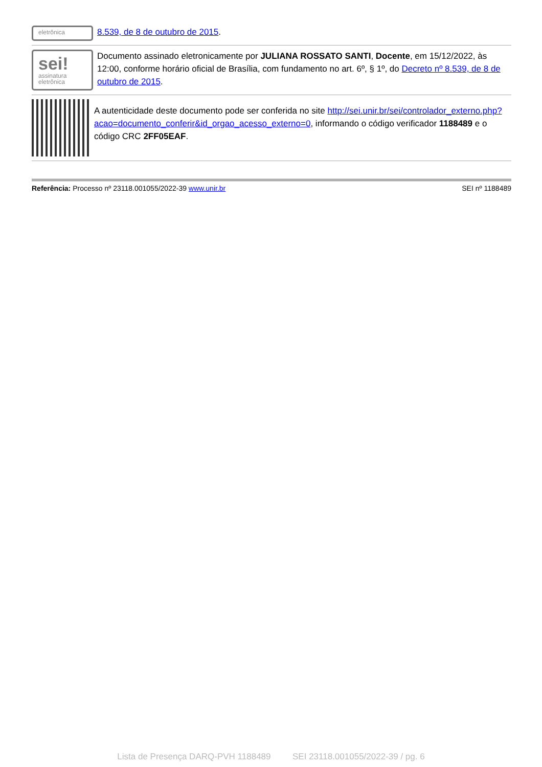eletrônica
8.539, de 8 de outubro de 2015.
sei!
assinatura eletrônica
Documento assinado eletronicamente por JULIANA ROSSATO SANTI, Docente, em 15/12/2022, às 12:00, conforme horário oficial de Brasília, com fundamento no art. 6º, § 1º, do Decreto nº 8.539, de 8 de outubro de 2015.
A autenticidade deste documento pode ser conferida no site http://sei.unir.br/sei/controlador_externo.php?acao=documento_conferir&id_orgao_acesso_externo=0, informando o código verificador 1188489 e o código CRC 2FF05EAF.
Referência: Processo nº 23118.001055/2022-39 www.unir.br SEI nº 1188489
Lista de Presença DARQ-PVH 1188489 SEI 23118.001055/2022-39 / pg. 6